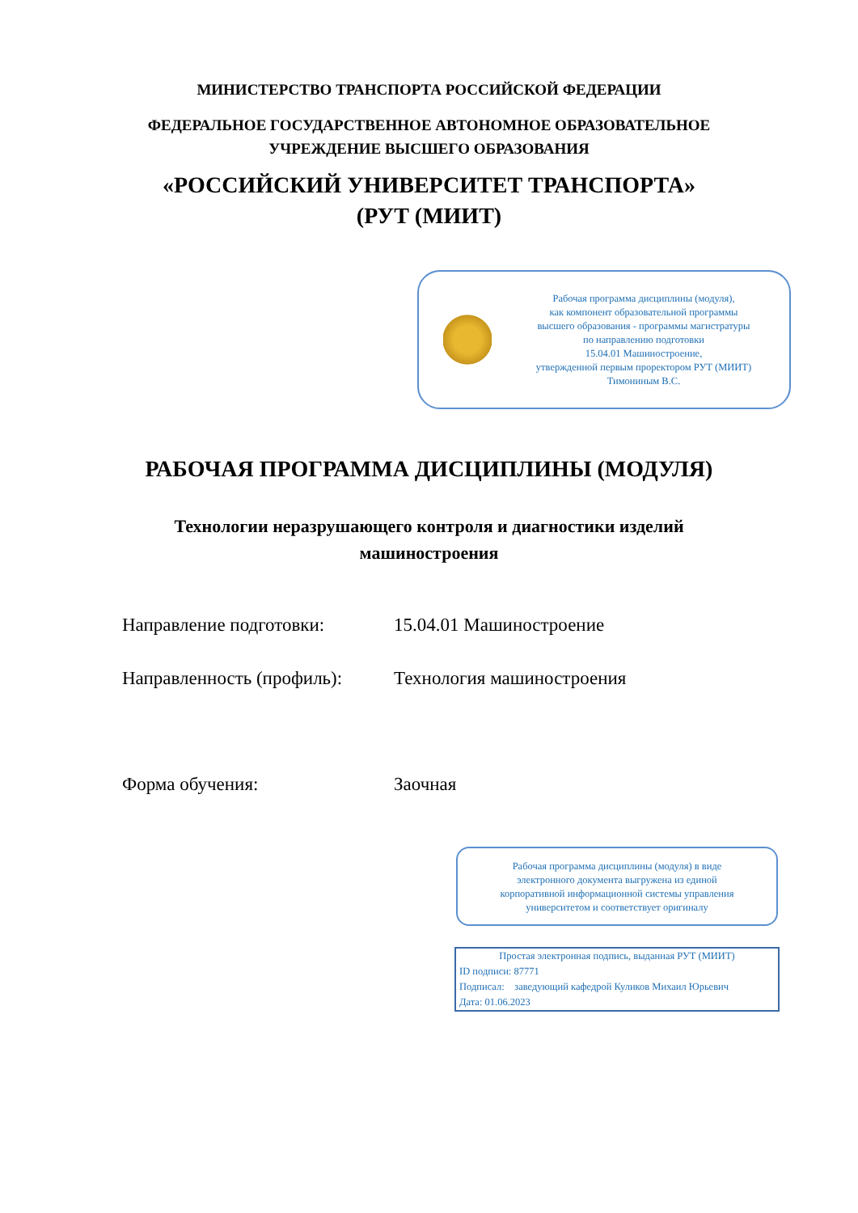МИНИСТЕРСТВО ТРАНСПОРТА РОССИЙСКОЙ ФЕДЕРАЦИИ
ФЕДЕРАЛЬНОЕ ГОСУДАРСТВЕННОЕ АВТОНОМНОЕ ОБРАЗОВАТЕЛЬНОЕ
УЧРЕЖДЕНИЕ ВЫСШЕГО ОБРАЗОВАНИЯ
«РОССИЙСКИЙ УНИВЕРСИТЕТ ТРАНСПОРТА»
(РУТ (МИИТ)
Рабочая программа дисциплины (модуля),
как компонент образовательной программы
высшего образования - программы магистратуры
по направлению подготовки
15.04.01 Машиностроение,
утвержденной первым проректором РУТ (МИИТ)
Тимониным В.С.
РАБОЧАЯ ПРОГРАММА ДИСЦИПЛИНЫ (МОДУЛЯ)
Технологии неразрушающего контроля и диагностики изделий
машиностроения
Направление подготовки: 15.04.01 Машиностроение
Направленность (профиль): Технология машиностроения
Форма обучения: Заочная
Рабочая программа дисциплины (модуля) в виде
электронного документа выгружена из единой
корпоративной информационной системы управления
университетом и соответствует оригиналу
Простая электронная подпись, выданная РУТ (МИИТ)
ID подписи: 87771
Подписал: заведующий кафедрой Куликов Михаил Юрьевич
Дата: 01.06.2023